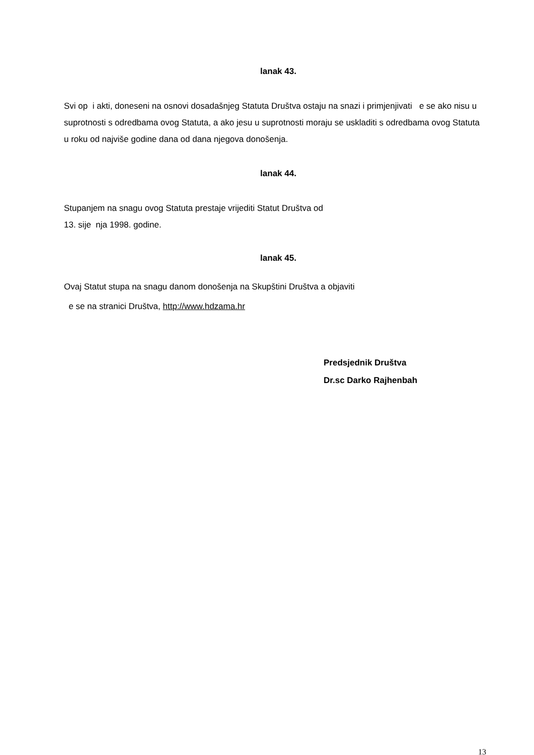lanak 43.
Svi op i akti, doneseni na osnovi dosadašnjeg Statuta Društva ostaju na snazi i primjenjivati e se ako nisu u suprotnosti s odredbama ovog Statuta, a ako jesu u suprotnosti moraju se uskladiti s odredbama ovog Statuta u roku od najviše godine dana od dana njegova donošenja.
lanak 44.
Stupanjem na snagu ovog Statuta prestaje vrijediti Statut Društva od
13. sije nja 1998. godine.
lanak 45.
Ovaj Statut stupa na snagu danom donošenja na Skupštini Društva a objaviti
e se na stranici Društva, http://www.hdzama.hr
Predsjednik Društva
Dr.sc Darko Rajhenbah
13